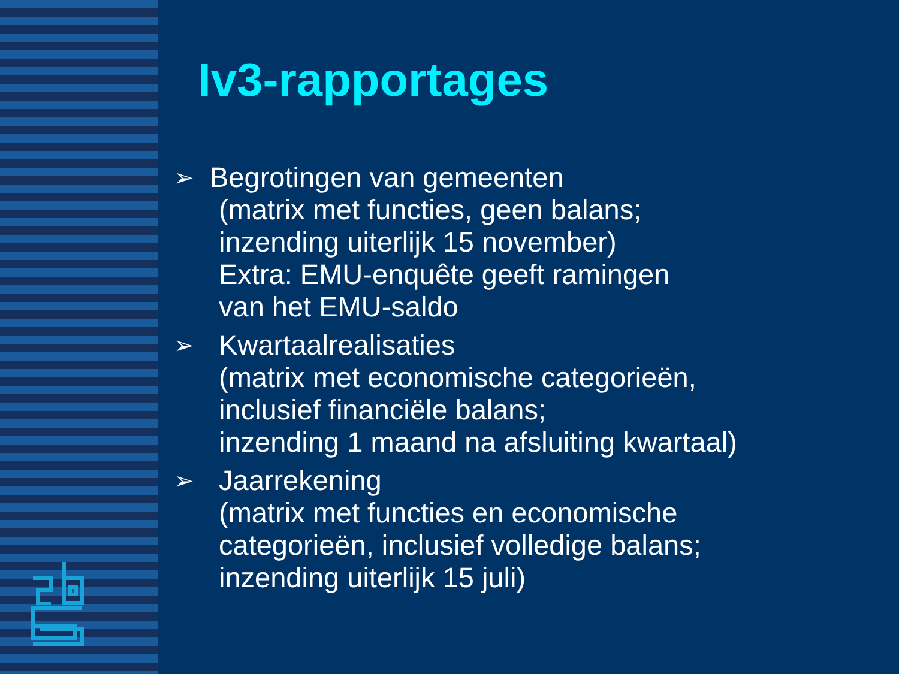Iv3-rapportages
➢
Begrotingen van gemeenten
(matrix met functies, geen balans;
inzending uiterlijk 15 november)
Extra: EMU-enquête geeft ramingen
van het EMU-saldo
➢
Kwartaalrealisaties
(matrix met economische categorieën,
inclusief financiële balans;
inzending 1 maand na afsluiting kwartaal)
➢
Jaarrekening
(matrix met functies en economische
categorieën, inclusief volledige balans;
inzending uiterlijk 15 juli)